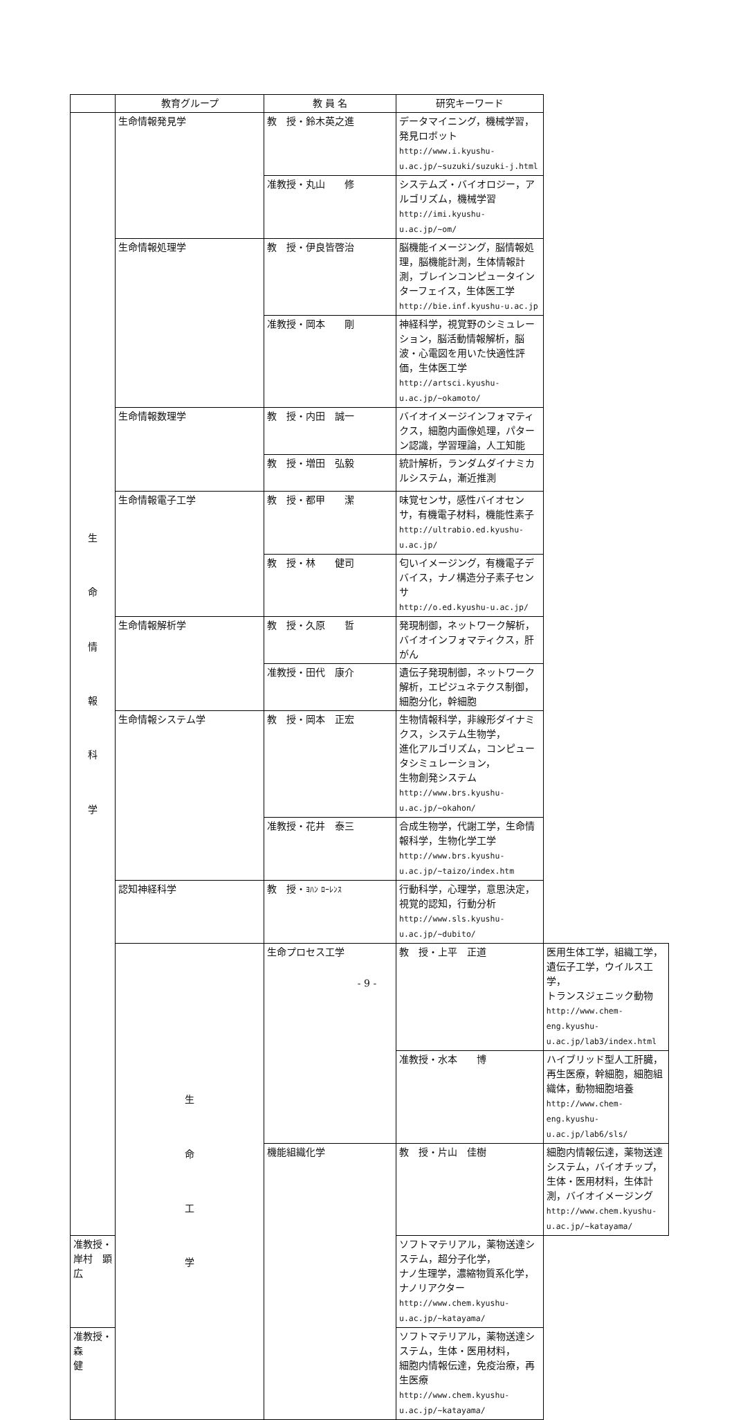| | 教育グループ | 教 員 名 | 研究キーワード | |
| --- | --- | --- | --- | --- |
| 生 命 情 報 科 学 | 生命情報発見学 | 教 授・鈴木英之進 | データマイニング，機械学習，発見ロボット http://www.i.kyushu-u.ac.jp/~suzuki/suzuki-j.html | |
| | | 准教授・丸山 修 | システムズ・バイオロジー，アルゴリズム，機械学習 http://imi.kyushu-u.ac.jp/~om/ | |
| | 生命情報処理学 | 教 授・伊良皆啓治 | 脳機能イメージング，脳情報処理，脳機能計測，生体情報計測，ブレインコンピュータインターフェイス，生体医工学 http://bie.inf.kyushu-u.ac.jp | |
| | | 准教授・岡本 剛 | 神経科学，視覚野のシミュレーション，脳活動情報解析，脳波・心電図を用いた快適性評価，生体医工学 http://artsci.kyushu-u.ac.jp/~okamoto/ | |
| | 生命情報数理学 | 教 授・内田 誠一 | バイオイメージインフォマティクス，細胞内画像処理，パターン認識，学習理論，人工知能 | |
| | | 教 授・増田 弘毅 | 統計解析，ランダムダイナミカルシステム，漸近推測 | |
| | 生命情報電子工学 | 教 授・都甲 潔 | 味覚センサ，感性バイオセンサ，有機電子材料，機能性素子 http://ultrabio.ed.kyushu-u.ac.jp/ | |
| | | 教 授・林 健司 | 匂いイメージング，有機電子デバイス，ナノ構造分子素子センサ http://o.ed.kyushu-u.ac.jp/ | |
| | 生命情報解析学 | 教 授・久原 哲 | 発現制御，ネットワーク解析，バイオインフォマティクス，肝がん | |
| | | 准教授・田代 康介 | 遺伝子発現制御，ネットワーク解析，エピジュネテクス制御，細胞分化，幹細胞 | |
| | 生命情報システム学 | 教 授・岡本 正宏 | 生物情報科学，非線形ダイナミクス，システム生物学， 進化アルゴリズム，コンピュータシミュレーション， 生物創発システム http://www.brs.kyushu-u.ac.jp/~okahon/ | |
| | | 准教授・花井 泰三 | 合成生物学，代謝工学，生命情報科学，生物化学工学 http://www.brs.kyushu-u.ac.jp/~taizo/index.htm | |
| | 認知神経科学 | 教 授・ ﾖﾊﾝ ﾛｰﾚﾝｽ | 行動科学，心理学，意思決定，視覚的認知，行動分析 http://www.sls.kyushu-u.ac.jp/~dubito/ | |
| | 生 命 工 学 | 生命プロセス工学 | 教 授・上平 正道 | 医用生体工学，組織工学，遺伝子工学，ウイルス工学， トランスジェニック動物 http://www.chem-eng.kyushu-u.ac.jp/lab3/index.html |
| | | | 准教授・水本 博 | ハイブリッド型人工肝臓，再生医療，幹細胞，細胞組織体，動物細胞培養 http://www.chem-eng.kyushu-u.ac.jp/lab6/sls/ |
| | | 機能組織化学 | 教 授・片山 佳樹 | 細胞内情報伝達，薬物送達システム，バイオチップ， 生体・医用材料，生体計測，バイオイメージング http://www.chem.kyushu-u.ac.jp/~katayama/ |
| 准教授・岸村 顕広 | | | ソフトマテリアル，薬物送達システム，超分子化学， ナノ生理学，濃縮物質系化学，ナノリアクター http://www.chem.kyushu-u.ac.jp/~katayama/ | |
| 准教授・森 健 | | | ソフトマテリアル，薬物送達システム，生体・医用材料， 細胞内情報伝達，免疫治療，再生医療 http://www.chem.kyushu-u.ac.jp/~katayama/ | |
- 9 -